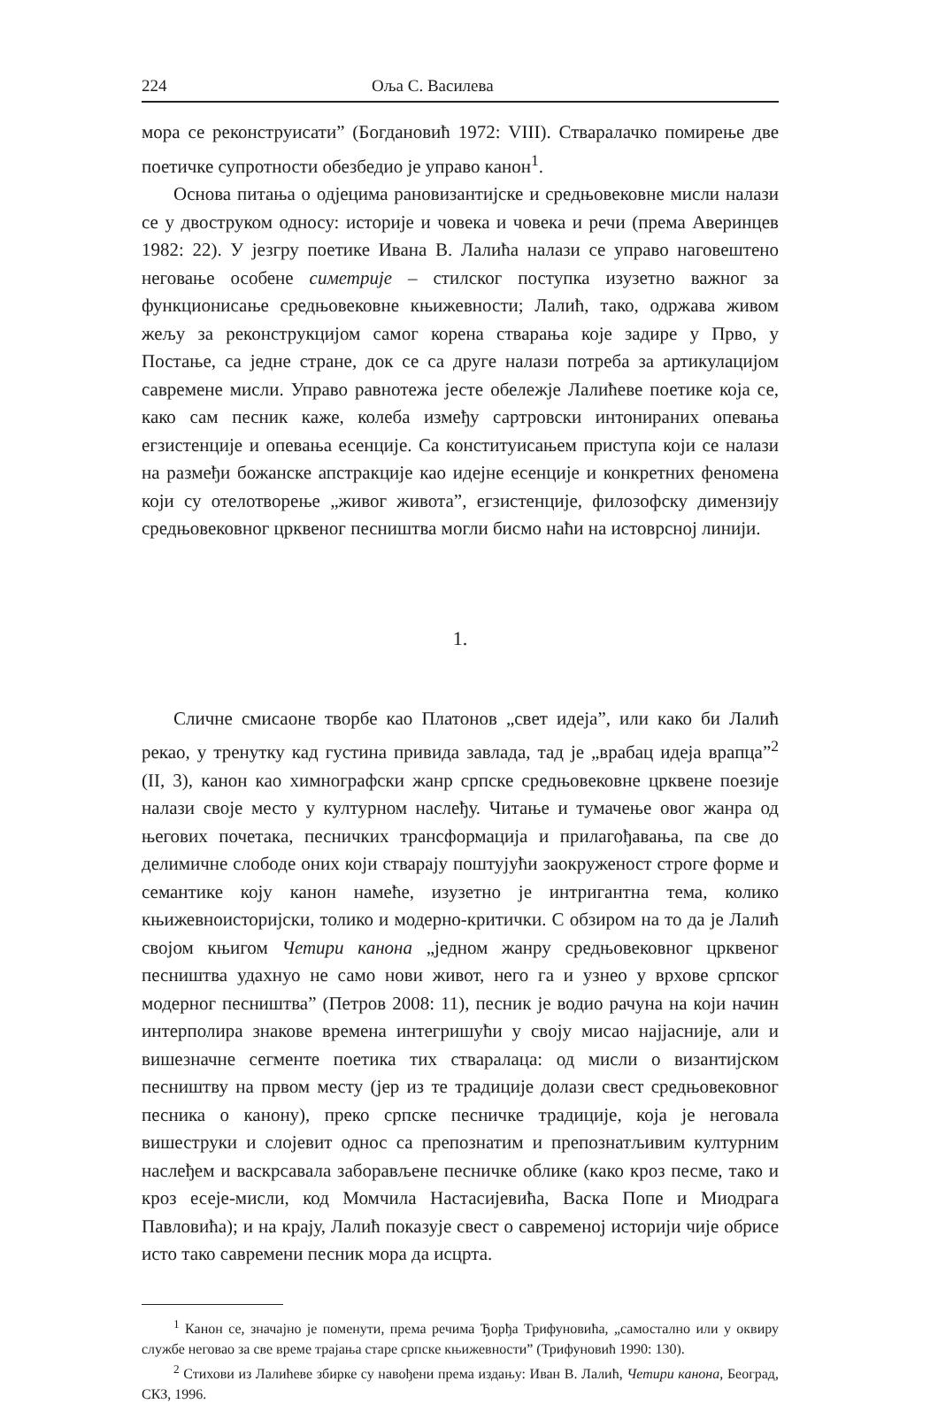224 Оља С. Василева
мора се реконструисати” (Богдановић 1972: VIII). Стваралачко помирење две поетичке супротности обезбедио је управо канон<sup>1</sup>.
Основа питања о одјецима рановизантијске и средњовековне мисли налази се у двоструком односу: историје и човека и човека и речи (према Аверинцев 1982: 22). У језгру поетике Ивана В. Лалића налази се управо наговештено неговање особене симетрије – стилског поступка изузетно важног за функционисање средњовековне књижевности; Лалић, тако, одржава живом жељу за реконструкцијом самог корена стварања које задире у Прво, у Постање, са једне стране, док се са друге налази потреба за артикулацијом савремене мисли. Управо равнотежа јесте обележје Лалићеве поетике која се, како сам песник каже, колеба између сартровски интонираних опевања егзистенције и опевања есенције. Са конституисањем приступа који се налази на размеђи божанске апстракције као идејне есенције и конкретних феномена који су отелотворење „живог живота”, егзистенције, филозофску димензију средњовековног црквеног песништва могли бисмо наћи на истоврсној линији.
1.
Сличне смисаоне творбе као Платонов „свет идеја”, или како би Лалић рекао, у тренутку кад густина привида завлада, тад је „врабац идеја врапца”<sup>2</sup> (II, 3), канон као химнографски жанр српске средњовековне црквене поезије налази своје место у културном наслеђу. Читање и тумачење овог жанра од његових почетака, песничких трансформација и прилагођавања, па све до делимичне слободе оних који стварају поштујући заокруженост строге форме и семантике коју канон намеће, изузетно је интригантна тема, колико књижевноисторијски, толико и модерно-критички. С обзиром на то да је Лалић својом књигом Четири канона „једном жанру средњовековног црквеног песништва удахнуо не само нови живот, него га и узнео у врхове српског модерног песништва” (Петров 2008: 11), песник је водио рачуна на који начин интерполира знакове времена интегришући у своју мисао најјасније, али и вишезначне сегменте поетика тих стваралаца: од мисли о византијском песништву на првом месту (јер из те традиције долази свест средњовековног песника о канону), преко српске песничке традиције, која је неговала вишеструки и слојевит однос са препознатим и препознатљивим културним наслеђем и васкрсавала заборављене песничке облике (како кроз песме, тако и кроз есеје-мисли, код Момчила Настасијевића, Васка Попе и Миодрага Павловића); и на крају, Лалић показује свест о савременој историји чије обрисе исто тако савремени песник мора да исцрта.
<sup>1</sup> Канон се, значајно је поменути, према речима Ђорђа Трифуновића, „самостално или у оквиру службе неговао за све време трајања старе српске књижевности” (Трифуновић 1990: 130).
<sup>2</sup> Стихови из Лалићеве збирке су навођени према издању: Иван В. Лалић, Четири канона, Београд, СКЗ, 1996.